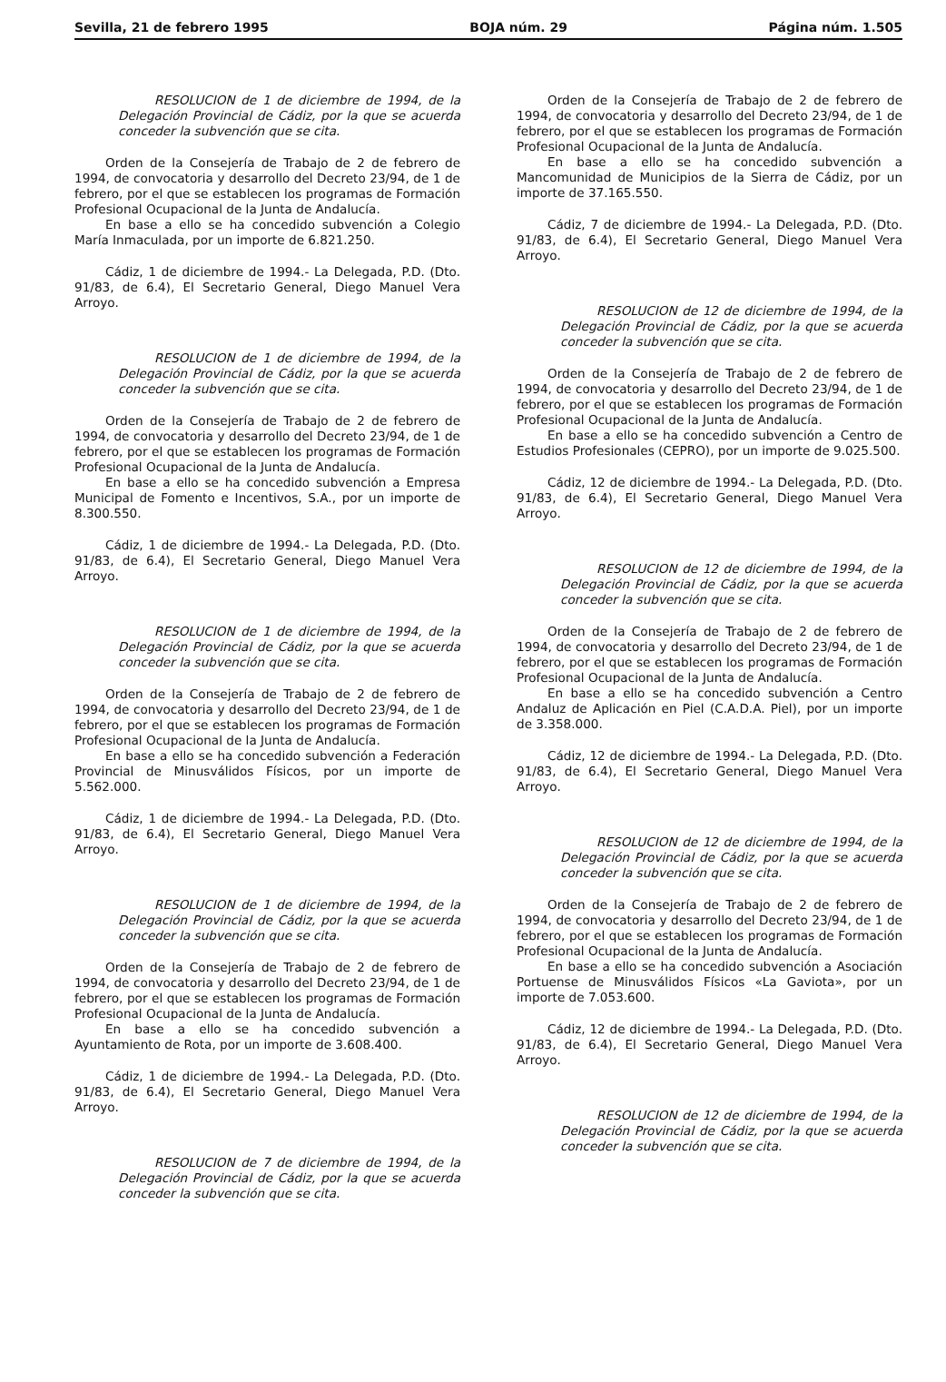Sevilla, 21 de febrero 1995 BOJA núm. 29 Página núm. 1.505
RESOLUCION de 1 de diciembre de 1994, de la Delegación Provincial de Cádiz, por la que se acuerda conceder la subvención que se cita.
Orden de la Consejería de Trabajo de 2 de febrero de 1994, de convocatoria y desarrollo del Decreto 23/94, de 1 de febrero, por el que se establecen los programas de Formación Profesional Ocupacional de la Junta de Andalucía.
En base a ello se ha concedido subvención a Colegio María Inmaculada, por un importe de 6.821.250.
Cádiz, 1 de diciembre de 1994.- La Delegada, P.D. (Dto. 91/83, de 6.4), El Secretario General, Diego Manuel Vera Arroyo.
RESOLUCION de 1 de diciembre de 1994, de la Delegación Provincial de Cádiz, por la que se acuerda conceder la subvención que se cita.
Orden de la Consejería de Trabajo de 2 de febrero de 1994, de convocatoria y desarrollo del Decreto 23/94, de 1 de febrero, por el que se establecen los programas de Formación Profesional Ocupacional de la Junta de Andalucía.
En base a ello se ha concedido subvención a Empresa Municipal de Fomento e Incentivos, S.A., por un importe de 8.300.550.
Cádiz, 1 de diciembre de 1994.- La Delegada, P.D. (Dto. 91/83, de 6.4), El Secretario General, Diego Manuel Vera Arroyo.
RESOLUCION de 1 de diciembre de 1994, de la Delegación Provincial de Cádiz, por la que se acuerda conceder la subvención que se cita.
Orden de la Consejería de Trabajo de 2 de febrero de 1994, de convocatoria y desarrollo del Decreto 23/94, de 1 de febrero, por el que se establecen los programas de Formación Profesional Ocupacional de la Junta de Andalucía.
En base a ello se ha concedido subvención a Federación Provincial de Minusválidos Físicos, por un importe de 5.562.000.
Cádiz, 1 de diciembre de 1994.- La Delegada, P.D. (Dto. 91/83, de 6.4), El Secretario General, Diego Manuel Vera Arroyo.
RESOLUCION de 1 de diciembre de 1994, de la Delegación Provincial de Cádiz, por la que se acuerda conceder la subvención que se cita.
Orden de la Consejería de Trabajo de 2 de febrero de 1994, de convocatoria y desarrollo del Decreto 23/94, de 1 de febrero, por el que se establecen los programas de Formación Profesional Ocupacional de la Junta de Andalucía.
En base a ello se ha concedido subvención a Ayuntamiento de Rota, por un importe de 3.608.400.
Cádiz, 1 de diciembre de 1994.- La Delegada, P.D. (Dto. 91/83, de 6.4), El Secretario General, Diego Manuel Vera Arroyo.
RESOLUCION de 7 de diciembre de 1994, de la Delegación Provincial de Cádiz, por la que se acuerda conceder la subvención que se cita.
Orden de la Consejería de Trabajo de 2 de febrero de 1994, de convocatoria y desarrollo del Decreto 23/94, de 1 de febrero, por el que se establecen los programas de Formación Profesional Ocupacional de la Junta de Andalucía.
En base a ello se ha concedido subvención a Mancomunidad de Municipios de la Sierra de Cádiz, por un importe de 37.165.550.
Cádiz, 7 de diciembre de 1994.- La Delegada, P.D. (Dto. 91/83, de 6.4), El Secretario General, Diego Manuel Vera Arroyo.
RESOLUCION de 12 de diciembre de 1994, de la Delegación Provincial de Cádiz, por la que se acuerda conceder la subvención que se cita.
Orden de la Consejería de Trabajo de 2 de febrero de 1994, de convocatoria y desarrollo del Decreto 23/94, de 1 de febrero, por el que se establecen los programas de Formación Profesional Ocupacional de la Junta de Andalucía.
En base a ello se ha concedido subvención a Centro de Estudios Profesionales (CEPRO), por un importe de 9.025.500.
Cádiz, 12 de diciembre de 1994.- La Delegada, P.D. (Dto. 91/83, de 6.4), El Secretario General, Diego Manuel Vera Arroyo.
RESOLUCION de 12 de diciembre de 1994, de la Delegación Provincial de Cádiz, por la que se acuerda conceder la subvención que se cita.
Orden de la Consejería de Trabajo de 2 de febrero de 1994, de convocatoria y desarrollo del Decreto 23/94, de 1 de febrero, por el que se establecen los programas de Formación Profesional Ocupacional de la Junta de Andalucía.
En base a ello se ha concedido subvención a Centro Andaluz de Aplicación en Piel (C.A.D.A. Piel), por un importe de 3.358.000.
Cádiz, 12 de diciembre de 1994.- La Delegada, P.D. (Dto. 91/83, de 6.4), El Secretario General, Diego Manuel Vera Arroyo.
RESOLUCION de 12 de diciembre de 1994, de la Delegación Provincial de Cádiz, por la que se acuerda conceder la subvención que se cita.
Orden de la Consejería de Trabajo de 2 de febrero de 1994, de convocatoria y desarrollo del Decreto 23/94, de 1 de febrero, por el que se establecen los programas de Formación Profesional Ocupacional de la Junta de Andalucía.
En base a ello se ha concedido subvención a Asociación Portuense de Minusválidos Físicos «La Gaviota», por un importe de 7.053.600.
Cádiz, 12 de diciembre de 1994.- La Delegada, P.D. (Dto. 91/83, de 6.4), El Secretario General, Diego Manuel Vera Arroyo.
RESOLUCION de 12 de diciembre de 1994, de la Delegación Provincial de Cádiz, por la que se acuerda conceder la subvención que se cita.